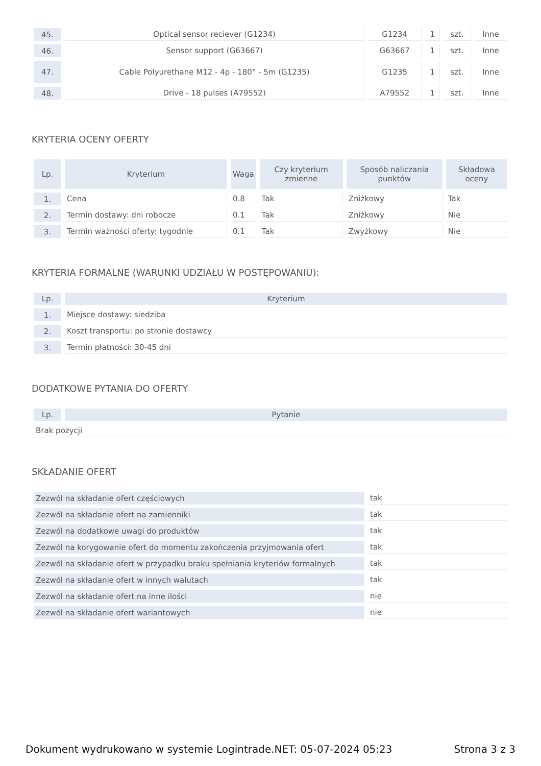| 45. | Optical sensor reciever (G1234) | G1234 | 1 | szt. | Inne |
| 46. | Sensor support (G63667) | G63667 | 1 | szt. | Inne |
| 47. | Cable Polyurethane M12 - 4p - 180° - 5m (G1235) | G1235 | 1 | szt. | Inne |
| 48. | Drive - 18 pulses (A79552) | A79552 | 1 | szt. | Inne |
KRYTERIA OCENY OFERTY
| Lp. | Kryterium | Waga | Czy kryterium zmienne | Sposób naliczania punktów | Składowa oceny |
| --- | --- | --- | --- | --- | --- |
| 1. | Cena | 0.8 | Tak | Zniżkowy | Tak |
| 2. | Termin dostawy: dni robocze | 0.1 | Tak | Zniżkowy | Nie |
| 3. | Termin ważności oferty: tygodnie | 0.1 | Tak | Zwyżkowy | Nie |
KRYTERIA FORMALNE (WARUNKI UDZIAŁU W POSTĘPOWANIU):
| Lp. | Kryterium |
| --- | --- |
| 1. | Miejsce dostawy: siedziba |
| 2. | Koszt transportu: po stronie dostawcy |
| 3. | Termin płatności: 30-45 dni |
DODATKOWE PYTANIA DO OFERTY
| Lp. | Pytanie |
| --- | --- |
| Brak pozycji | |
SKŁADANIE OFERT
| Zezwól na składanie ofert częściowych | tak |
| Zezwól na składanie ofert na zamienniki | tak |
| Zezwól na dodatkowe uwagi do produktów | tak |
| Zezwól na korygowanie ofert do momentu zakończenia przyjmowania ofert | tak |
| Zezwól na składanie ofert w przypadku braku spełniania kryteriów formalnych | tak |
| Zezwól na składanie ofert w innych walutach | tak |
| Zezwól na składanie ofert na inne ilości | nie |
| Zezwól na składanie ofert wariantowych | nie |
Dokument wydrukowano w systemie Logintrade.NET: 05-07-2024 05:23 Strona 3 z 3